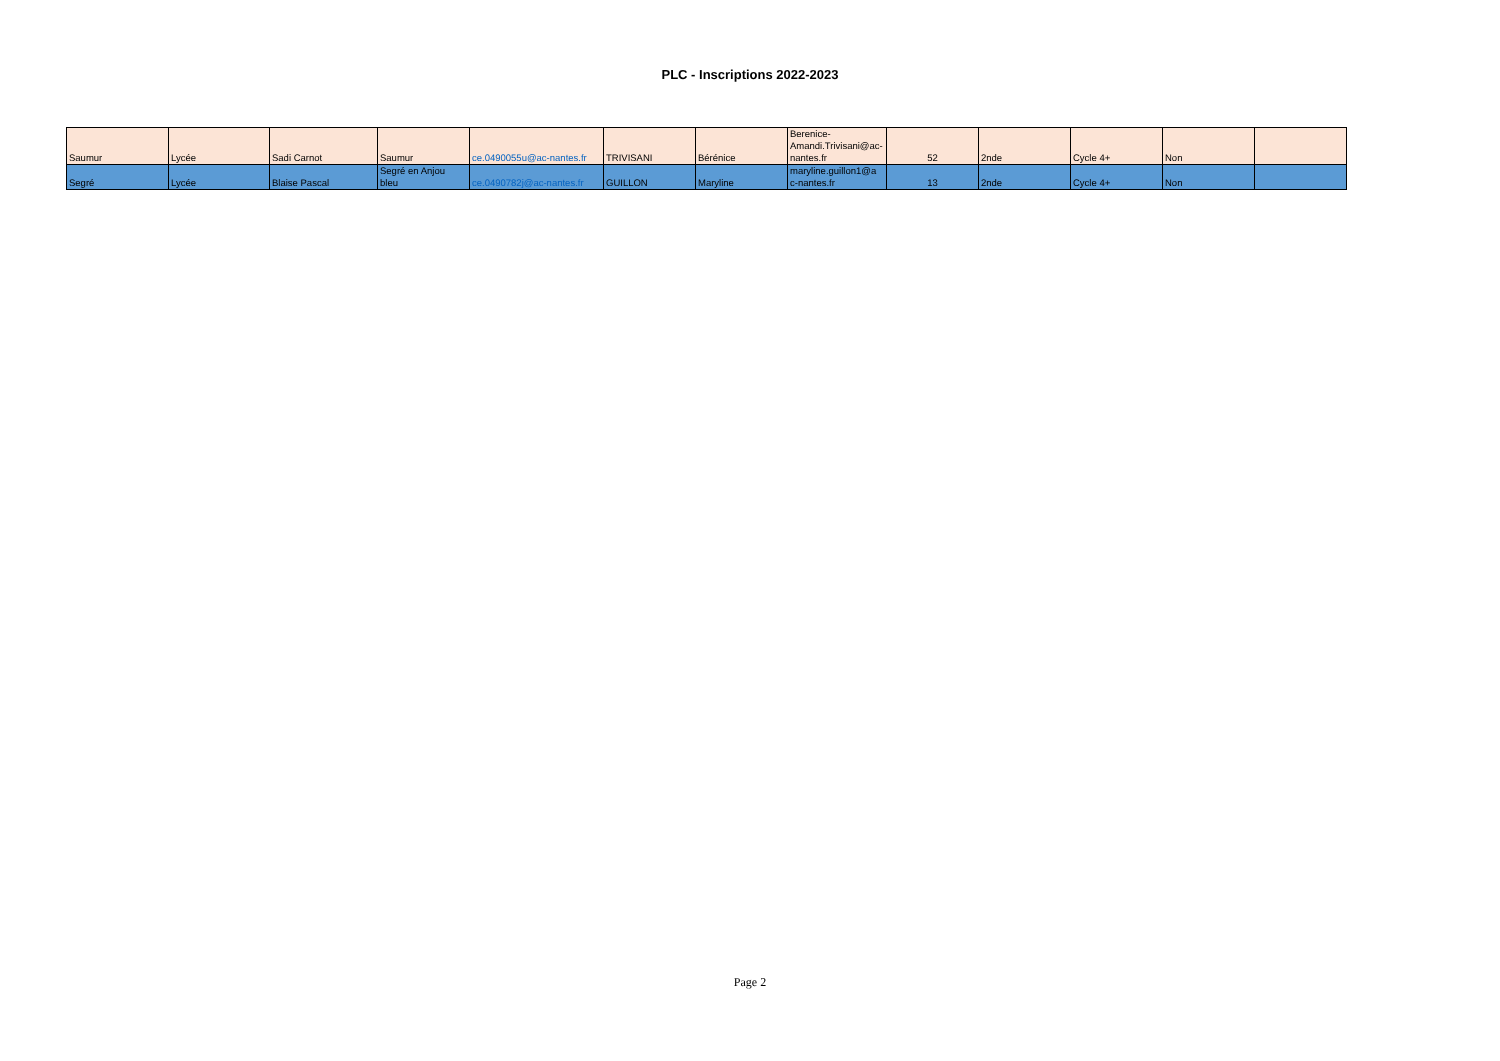PLC - Inscriptions 2022-2023
| Saumur | Lycée | Sadi Carnot | Saumur | ce.0490055u@ac-nantes.fr | TRIVISANI | Bérénice | Berenice- Amandi.Trivisani@ac- nantes.fr | 52 | 2nde | Cycle 4+ | Non | |
| Segré | Lycée | Blaise Pascal | Segré en Anjou bleu | ce.0490782j@ac-nantes.fr | GUILLON | Maryline | maryline.guillon1@a c-nantes.fr | 13 | 2nde | Cycle 4+ | Non | |
Page 2